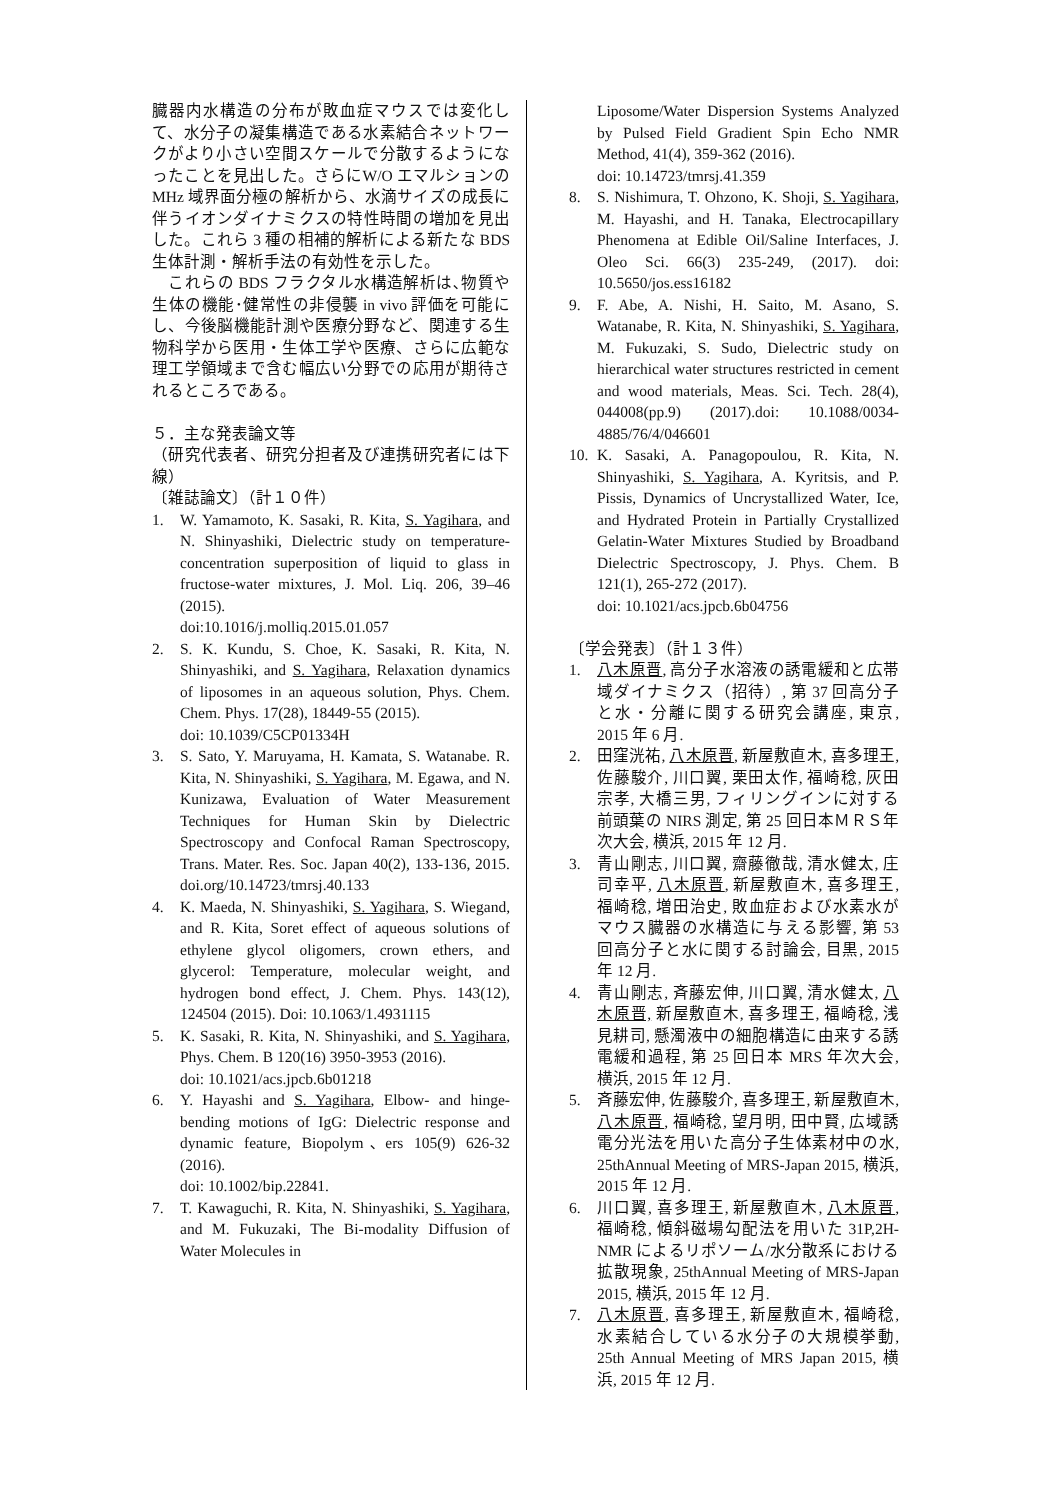臓器内水構造の分布が敗血症マウスでは変化して、水分子の凝集構造である水素結合ネットワークがより小さい空間スケールで分散するようになったことを見出した。さらにW/O エマルションの MHz 域界面分極の解析から、水滴サイズの成長に伴うイオンダイナミクスの特性時間の増加を見出した。これら 3 種の相補的解析による新たな BDS 生体計測・解析手法の有効性を示した。
　これらの BDS フラクタル水構造解析は､物質や生体の機能･健常性の非侵襲 in vivo 評価を可能にし、今後脳機能計測や医療分野など、関連する生物科学から医用・生体工学や医療、さらに広範な理工学領域まで含む幅広い分野での応用が期待されるところである。
５．主な発表論文等
（研究代表者、研究分担者及び連携研究者には下線）
〔雑誌論文〕（計１０件）
1. W. Yamamoto, K. Sasaki, R. Kita, S. Yagihara, and N. Shinyashiki, Dielectric study on temperature-concentration superposition of liquid to glass in fructose-water mixtures, J. Mol. Liq. 206, 39–46 (2015).
doi:10.1016/j.molliq.2015.01.057
2. S. K. Kundu, S. Choe, K. Sasaki, R. Kita, N. Shinyashiki, and S. Yagihara, Relaxation dynamics of liposomes in an aqueous solution, Phys. Chem. Chem. Phys. 17(28), 18449-55 (2015).
doi: 10.1039/C5CP01334H
3. S. Sato, Y. Maruyama, H. Kamata, S. Watanabe. R. Kita, N. Shinyashiki, S. Yagihara, M. Egawa, and N. Kunizawa, Evaluation of Water Measurement Techniques for Human Skin by Dielectric Spectroscopy and Confocal Raman Spectroscopy, Trans. Mater. Res. Soc. Japan 40(2), 133-136, 2015. doi.org/10.14723/tmrsj.40.133
4. K. Maeda, N. Shinyashiki, S. Yagihara, S. Wiegand, and R. Kita, Soret effect of aqueous solutions of ethylene glycol oligomers, crown ethers, and glycerol: Temperature, molecular weight, and hydrogen bond effect, J. Chem. Phys. 143(12), 124504 (2015). Doi: 10.1063/1.4931115
5. K. Sasaki, R. Kita, N. Shinyashiki, and S. Yagihara, Phys. Chem. B 120(16) 3950-3953 (2016).
doi: 10.1021/acs.jpcb.6b01218
6. Y. Hayashi and S. Yagihara, Elbow- and hinge-bending motions of IgG: Dielectric response and dynamic feature, Biopolym､ers 105(9) 626-32 (2016).
doi: 10.1002/bip.22841.
7. T. Kawaguchi, R. Kita, N. Shinyashiki, S. Yagihara, and M. Fukuzaki, The Bi-modality Diffusion of Water Molecules in
Liposome/Water Dispersion Systems Analyzed by Pulsed Field Gradient Spin Echo NMR Method, 41(4), 359-362 (2016).
doi: 10.14723/tmrsj.41.359
8. S. Nishimura, T. Ohzono, K. Shoji, S. Yagihara, M. Hayashi, and H. Tanaka, Electrocapillary Phenomena at Edible Oil/Saline Interfaces, J. Oleo Sci. 66(3) 235-249, (2017). doi: 10.5650/jos.ess16182
9. F. Abe, A. Nishi, H. Saito, M. Asano, S. Watanabe, R. Kita, N. Shinyashiki, S. Yagihara, M. Fukuzaki, S. Sudo, Dielectric study on hierarchical water structures restricted in cement and wood materials, Meas. Sci. Tech. 28(4), 044008(pp.9) (2017).doi: 10.1088/0034-4885/76/4/046601
10. K. Sasaki, A. Panagopoulou, R. Kita, N. Shinyashiki, S. Yagihara, A. Kyritsis, and P. Pissis, Dynamics of Uncrystallized Water, Ice, and Hydrated Protein in Partially Crystallized Gelatin-Water Mixtures Studied by Broadband Dielectric Spectroscopy, J. Phys. Chem. B 121(1), 265-272 (2017).
doi: 10.1021/acs.jpcb.6b04756
〔学会発表〕（計１３件）
1. 八木原晋, 高分子水溶液の誘電緩和と広帯域ダイナミクス（招待）, 第 37 回高分子と水・分離に関する研究会講座, 東京, 2015 年 6 月.
2. 田窪洸祐, 八木原晋, 新屋敷直木, 喜多理王, 佐藤駿介, 川口翼, 栗田太作, 福崎稔, 灰田宗孝, 大橋三男, フィリングインに対する前頭葉の NIRS 測定, 第 25 回日本ＭＲＳ年次大会, 横浜, 2015 年 12 月.
3. 青山剛志, 川口翼, 齋藤徹哉, 清水健太, 庄司幸平, 八木原晋, 新屋敷直木, 喜多理王, 福崎稔, 増田治史, 敗血症および水素水がマウス臓器の水構造に与える影響, 第 53 回高分子と水に関する討論会, 目黒, 2015 年 12 月.
4. 青山剛志, 斉藤宏伸, 川口翼, 清水健太, 八木原晋, 新屋敷直木, 喜多理王, 福崎稔, 浅見耕司, 懸濁液中の細胞構造に由来する誘電緩和過程, 第 25 回日本 MRS 年次大会, 横浜, 2015 年 12 月.
5. 斉藤宏伸, 佐藤駿介, 喜多理王, 新屋敷直木, 八木原晋, 福崎稔, 望月明, 田中賢, 広域誘電分光法を用いた高分子生体素材中の水, 25thAnnual Meeting of MRS-Japan 2015, 横浜, 2015 年 12 月.
6. 川口翼, 喜多理王, 新屋敷直木, 八木原晋, 福崎稔, 傾斜磁場勾配法を用いた 31P,2H-NMR によるリポソーム/水分散系における拡散現象, 25thAnnual Meeting of MRS-Japan 2015, 横浜, 2015 年 12 月.
7. 八木原晋, 喜多理王, 新屋敷直木, 福崎稔, 水素結合している水分子の大規模挙動, 25th Annual Meeting of MRS Japan 2015, 横浜, 2015 年 12 月.